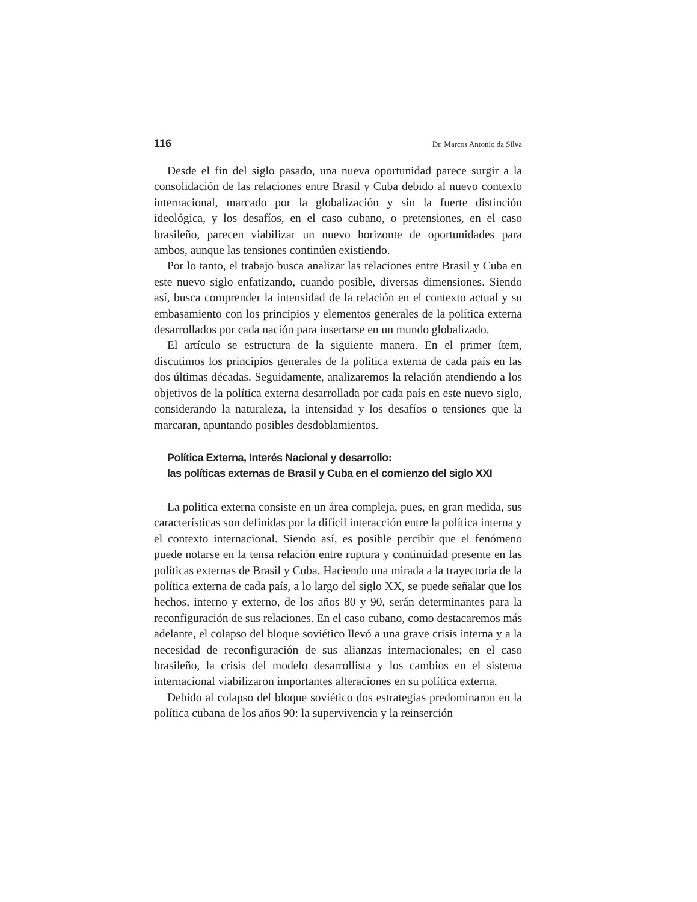116 Dr. Marcos Antonio da Silva
Desde el fin del siglo pasado, una nueva oportunidad parece surgir a la consolidación de las relaciones entre Brasil y Cuba debido al nuevo contexto internacional, marcado por la globalización y sin la fuerte distinción ideológica, y los desafíos, en el caso cubano, o pretensiones, en el caso brasileño, parecen viabilizar un nuevo horizonte de oportunidades para ambos, aunque las tensiones continúen existiendo.
Por lo tanto, el trabajo busca analizar las relaciones entre Brasil y Cuba en este nuevo siglo enfatizando, cuando posible, diversas dimensiones. Siendo así, busca comprender la intensidad de la relación en el contexto actual y su embasamiento con los principios y elementos generales de la política externa desarrollados por cada nación para insertarse en un mundo globalizado.
El artículo se estructura de la siguiente manera. En el primer ítem, discutimos los principios generales de la política externa de cada país en las dos últimas décadas. Seguidamente, analizaremos la relación atendiendo a los objetivos de la política externa desarrollada por cada país en este nuevo siglo, considerando la naturaleza, la intensidad y los desafíos o tensiones que la marcaran, apuntando posibles desdoblamientos.
Política Externa, Interés Nacional y desarrollo:
las políticas externas de Brasil y Cuba en el comienzo del siglo XXI
La politica externa consiste en un área compleja, pues, en gran medida, sus características son definidas por la difícil interacción entre la política interna y el contexto internacional. Siendo así, es posible percibir que el fenómeno puede notarse en la tensa relación entre ruptura y continuidad presente en las políticas externas de Brasil y Cuba. Haciendo una mirada a la trayectoria de la política externa de cada país, a lo largo del siglo XX, se puede señalar que los hechos, interno y externo, de los años 80 y 90, serán determinantes para la reconfiguración de sus relaciones. En el caso cubano, como destacaremos más adelante, el colapso del bloque soviético llevó a una grave crisis interna y a la necesidad de reconfiguración de sus alianzas internacionales; en el caso brasileño, la crisis del modelo desarrollista y los cambios en el sistema internacional viabilizaron importantes alteraciones en su política externa.
Debido al colapso del bloque soviético dos estrategias predominaron en la política cubana de los años 90: la supervivencia y la reinserción